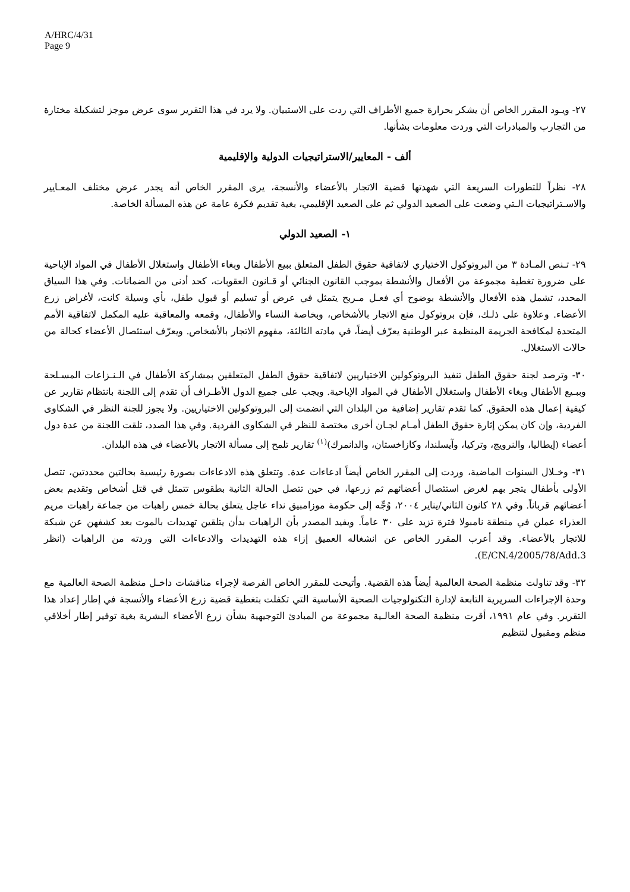A/HRC/4/31
Page 9
٢٧- ويـود المقرر الخاص أن يشكر بحرارة جميع الأطراف التي ردت على الاستبيان. ولا يرد في هذا التقرير سوى عرض موجز لتشكيلة مختارة من التجارب والمبادرات التي وردت معلومات بشأنها.
ألف - المعايير/الاستراتيجيات الدولية والإقليمية
٢٨- نظراً للتطورات السريعة التي شهدتها قضية الاتجار بالأعضاء والأنسجة، يرى المقرر الخاص أنه يجدر عرض مختلف المعـايير والاسـتراتيجيات الـتي وضعت على الصعيد الدولي ثم على الصعيد الإقليمي، بغية تقديم فكرة عامة عن هذه المسألة الخاصة.
١- الصعيد الدولي
٢٩- تـنص المـادة ٣ من البروتوكول الاختياري لاتفاقية حقوق الطفل المتعلق ببيع الأطفال وبغاء الأطفال واستغلال الأطفال في المواد الإباحية على ضرورة تغطية مجموعة من الأفعال والأنشطة بموجب القانون الجنائي أو قـانون العقوبات، كحد أدنى من الضمانات. وفي هذا السياق المحدد، تشمل هذه الأفعال والأنشطة بوضوح أي فعـل مـربح يتمثل في عرض أو تسليم أو قبول طفل، بأي وسيلة كانت، لأغراض زرع الأعضاء. وعلاوة على ذلـك، فإن بروتوكول منع الاتجار بالأشخاص، وبخاصة النساء والأطفال، وقمعه والمعاقبة عليه المكمل لاتفاقية الأمم المتحدة لمكافحة الجريمة المنظمة عبر الوطنية يعرّف أيضاً، في مادته الثالثة، مفهوم الاتجار بالأشخاص. ويعرّف استئصال الأعضاء كحالة من حالات الاستغلال.
٣٠- وترصد لجنة حقوق الطفل تنفيذ البروتوكولين الاختياريين لاتفاقية حقوق الطفل المتعلقين بمشاركة الأطفال في الـنـزاعات المسـلحة وببـيع الأطفال وبغاء الأطفال واستغلال الأطفال في المواد الإباحية. ويجب على جميع الدول الأطـراف أن تقدم إلى اللجنة بانتظام تقارير عن كيفية إعمال هذه الحقوق. كما تقدم تقارير إضافية من البلدان التي انضمت إلى البروتوكولين الاختياريين. ولا يجوز للجنة النظر في الشكاوى الفردية، وإن كان يمكن إثارة حقوق الطفل أمـام لجـان أخرى مختصة للنظر في الشكاوى الفردية. وفي هذا الصدد، تلقت اللجنة من عدة دول أعضاء (إيطاليا، والنرويج، وتركيا، وآيسلندا، وكازاخستان، والدانمرك)<sup>(١)</sup> تقارير تلمح إلى مسألة الاتجار بالأعضاء في هذه البلدان.
٣١- وخـلال السنوات الماضية، وردت إلى المقرر الخاص أيضاً ادعاءات عدة. وتتعلق هذه الادعاءات بصورة رئيسية بحالتين محددتين، تتصل الأولى بأطفال يتجر بهم لغرض استئصال أعضائهم ثم زرعها، في حين تتصل الحالة الثانية بطقوس تتمثل في قتل أشخاص وتقديم بعض أعضائهم قرباناً. وفي ٢٨ كانون الثاني/يناير ٢٠٠٤، وُجِّه إلى حكومة موزامبيق نداء عاجل يتعلق بحالة خمس راهبات من جماعة راهبات مريم العذراء عملن في منطقة نامبولا فترة تزيد على ٣٠ عاماً. ويفيد المصدر بأن الراهبات بدأن يتلقين تهديدات بالموت بعد كشفهن عن شبكة للاتجار بالأعضاء. وقد أعرب المقرر الخاص عن انشغاله العميق إزاء هذه التهديدات والادعاءات التي وردته من الراهبات (انظر E/CN.4/2005/78/Add.3).
٣٢- وقد تناولت منظمة الصحة العالمية أيضاً هذه القضية. وأتيحت للمقرر الخاص الفرصة لإجراء مناقشات داخـل منظمة الصحة العالمية مع وحدة الإجراءات السريرية التابعة لإدارة التكنولوجيات الصحية الأساسية التي تكفلت بتغطية قضية زرع الأعضاء والأنسجة في إطار إعداد هذا التقرير. وفي عام ١٩٩١، أقرت منظمة الصحة العالـية مجموعة من المبادئ التوجيهية بشأن زرع الأعضاء البشرية بغية توفير إطار أخلاقي منظم ومقبول لتنظيم